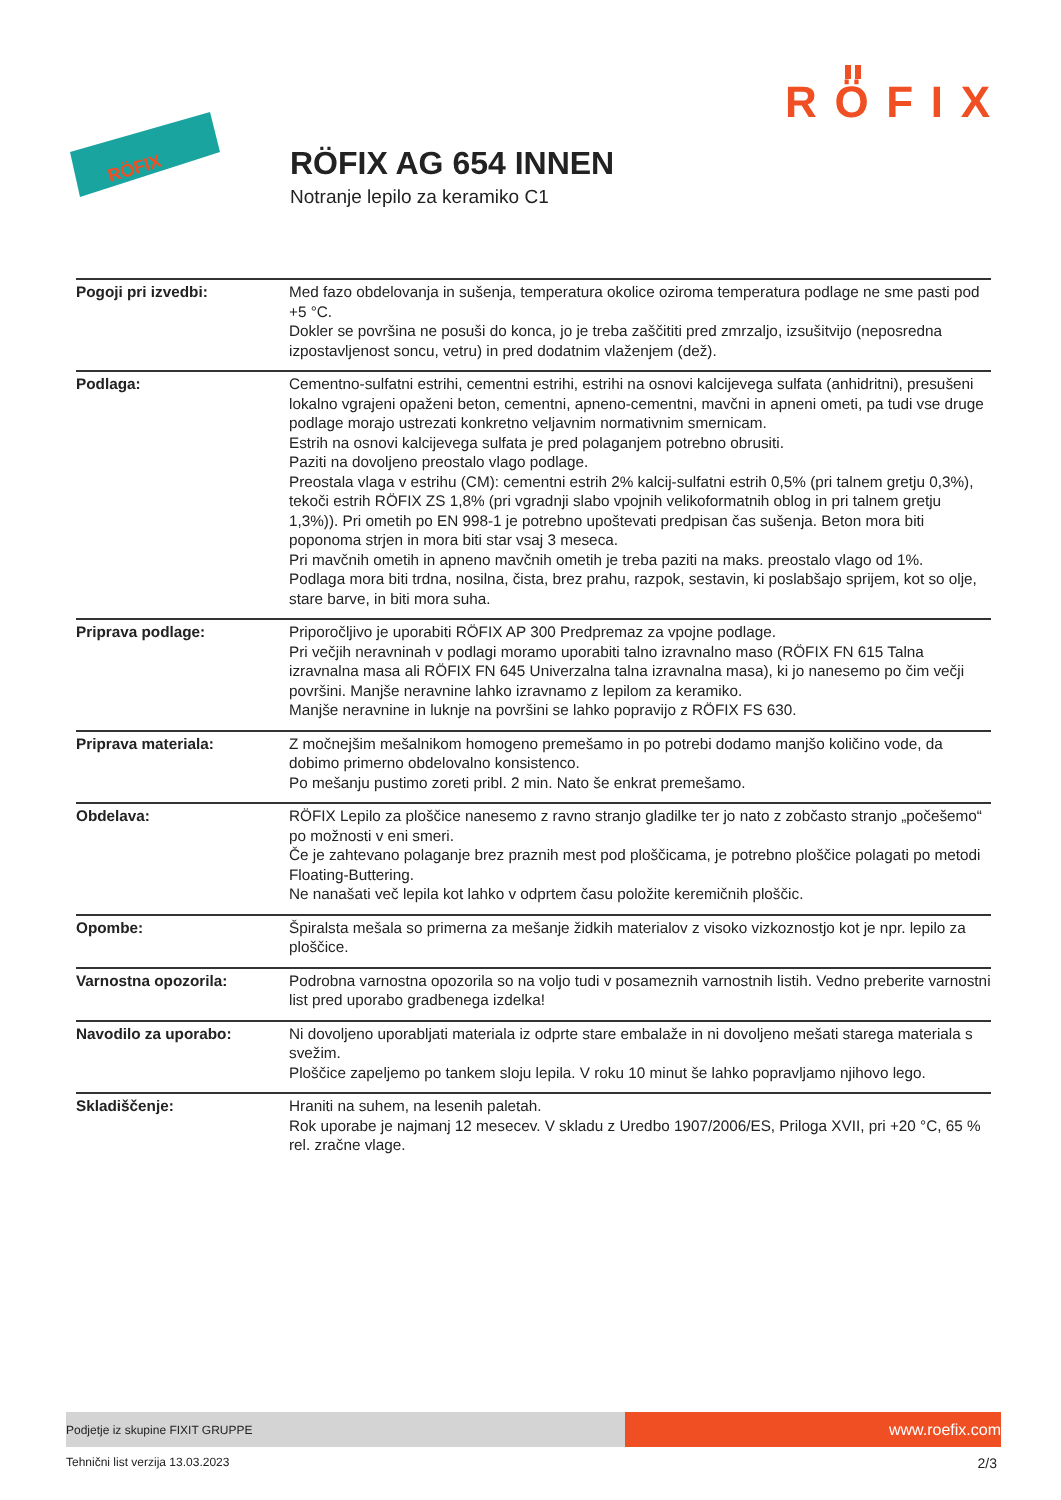RÖFIX
RÖFIX
RÖFIX AG 654 INNEN
Notranje lepilo za keramiko C1
| Pogoji pri izvedbi: | Med fazo obdelovanja in sušenja, temperatura okolice oziroma temperatura podlage ne sme pasti pod +5 °C. Dokler se površina ne posuši do konca, jo je treba zaščititi pred zmrzaljo, izsušitvijo (neposredna izpostavljenost soncu, vetru) in pred dodatnim vlaženjem (dež). |
| Podlaga: | Cementno-sulfatni estrihi, cementni estrihi, estrihi na osnovi kalcijevega sulfata (anhidritni), presušeni lokalno vgrajeni opaženi beton, cementni, apneno-cementni, mavčni in apneni ometi, pa tudi vse druge podlage morajo ustrezati konkretno veljavnim normativnim smernicam. Estrih na osnovi kalcijevega sulfata je pred polaganjem potrebno obrusiti. Paziti na dovoljeno preostalo vlago podlage. Preostala vlaga v estrihu (CM): cementni estrih 2% kalcij-sulfatni estrih 0,5% (pri talnem gretju 0,3%), tekoči estrih RÖFIX ZS 1,8% (pri vgradnji slabo vpojnih velikoformatnih oblog in pri talnem gretju 1,3%)). Pri ometih po EN 998-1 je potrebno upoštevati predpisan čas sušenja. Beton mora biti poponoma strjen in mora biti star vsaj 3 meseca. Pri mavčnih ometih in apneno mavčnih ometih je treba paziti na maks. preostalo vlago od 1%. Podlaga mora biti trdna, nosilna, čista, brez prahu, razpok, sestavin, ki poslabšajo sprijem, kot so olje, stare barve, in biti mora suha. |
| Priprava podlage: | Priporočljivo je uporabiti RÖFIX AP 300 Predpremaz za vpojne podlage. Pri večjih neravninah v podlagi moramo uporabiti talno izravnalno maso (RÖFIX FN 615 Talna izravnalna masa ali RÖFIX FN 645 Univerzalna talna izravnalna masa), ki jo nanesemo po čim večji površini. Manjše neravnine lahko izravnamo z lepilom za keramiko. Manjše neravnine in luknje na površini se lahko popravijo z RÖFIX FS 630. |
| Priprava materiala: | Z močnejšim mešalnikom homogeno premešamo in po potrebi dodamo manjšo količino vode, da dobimo primerno obdelovalno konsistenco. Po mešanju pustimo zoreti pribl. 2 min. Nato še enkrat premešamo. |
| Obdelava: | RÖFIX Lepilo za ploščice nanesemo z ravno stranjo gladilke ter jo nato z zobčasto stranjo „počešemo“ po možnosti v eni smeri. Če je zahtevano polaganje brez praznih mest pod ploščicama, je potrebno ploščice polagati po metodi Floating-Buttering. Ne nanašati več lepila kot lahko v odprtem času položite keremičnih ploščic. |
| Opombe: | Špiralsta mešala so primerna za mešanje židkih materialov z visoko vizkoznostjo kot je npr. lepilo za ploščice. |
| Varnostna opozorila: | Podrobna varnostna opozorila so na voljo tudi v posameznih varnostnih listih. Vedno preberite varnostni list pred uporabo gradbenega izdelka! |
| Navodilo za uporabo: | Ni dovoljeno uporabljati materiala iz odprte stare embalaže in ni dovoljeno mešati starega materiala s svežim. Ploščice zapeljemo po tankem sloju lepila. V roku 10 minut še lahko popravljamo njihovo lego. |
| Skladiščenje: | Hraniti na suhem, na lesenih paletah. Rok uporabe je najmanj 12 mesecev. V skladu z Uredbo 1907/2006/ES, Priloga XVII, pri +20 °C, 65 % rel. zračne vlage. |
Podjetje iz skupine FIXIT GRUPPE
www.roefix.com
Tehnični list verzija 13.03.2023 2/3